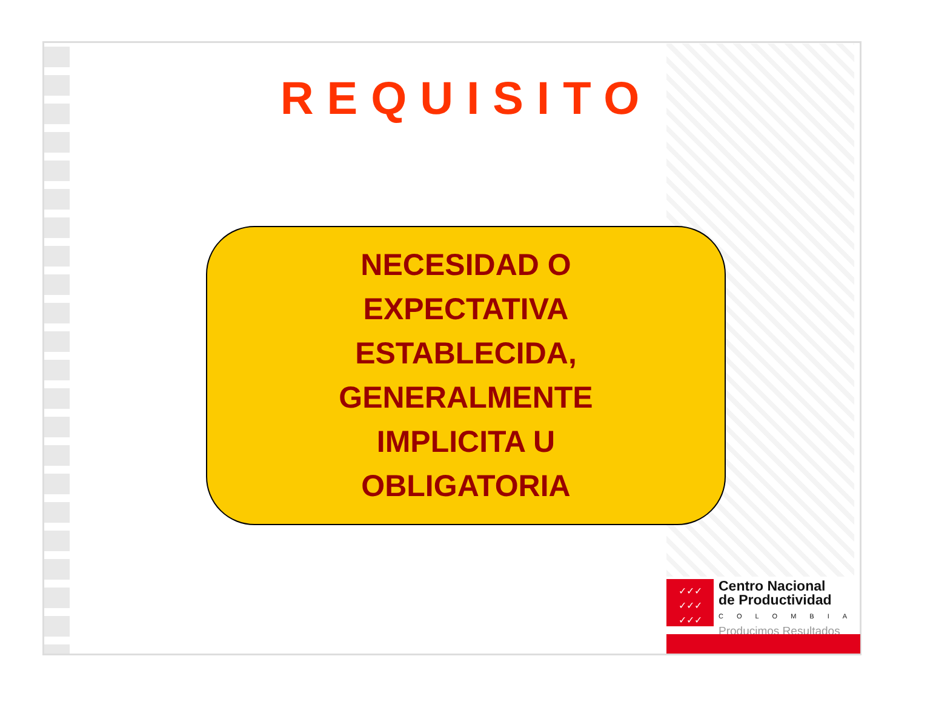REQUISITO
NECESIDAD O
EXPECTATIVA
ESTABLECIDA,
GENERALMENTE
IMPLICITA U
OBLIGATORIA
✓✓✓
✓✓✓
✓✓✓
Centro Nacional
de Productividad
COLOMBIA
Producimos Resultados